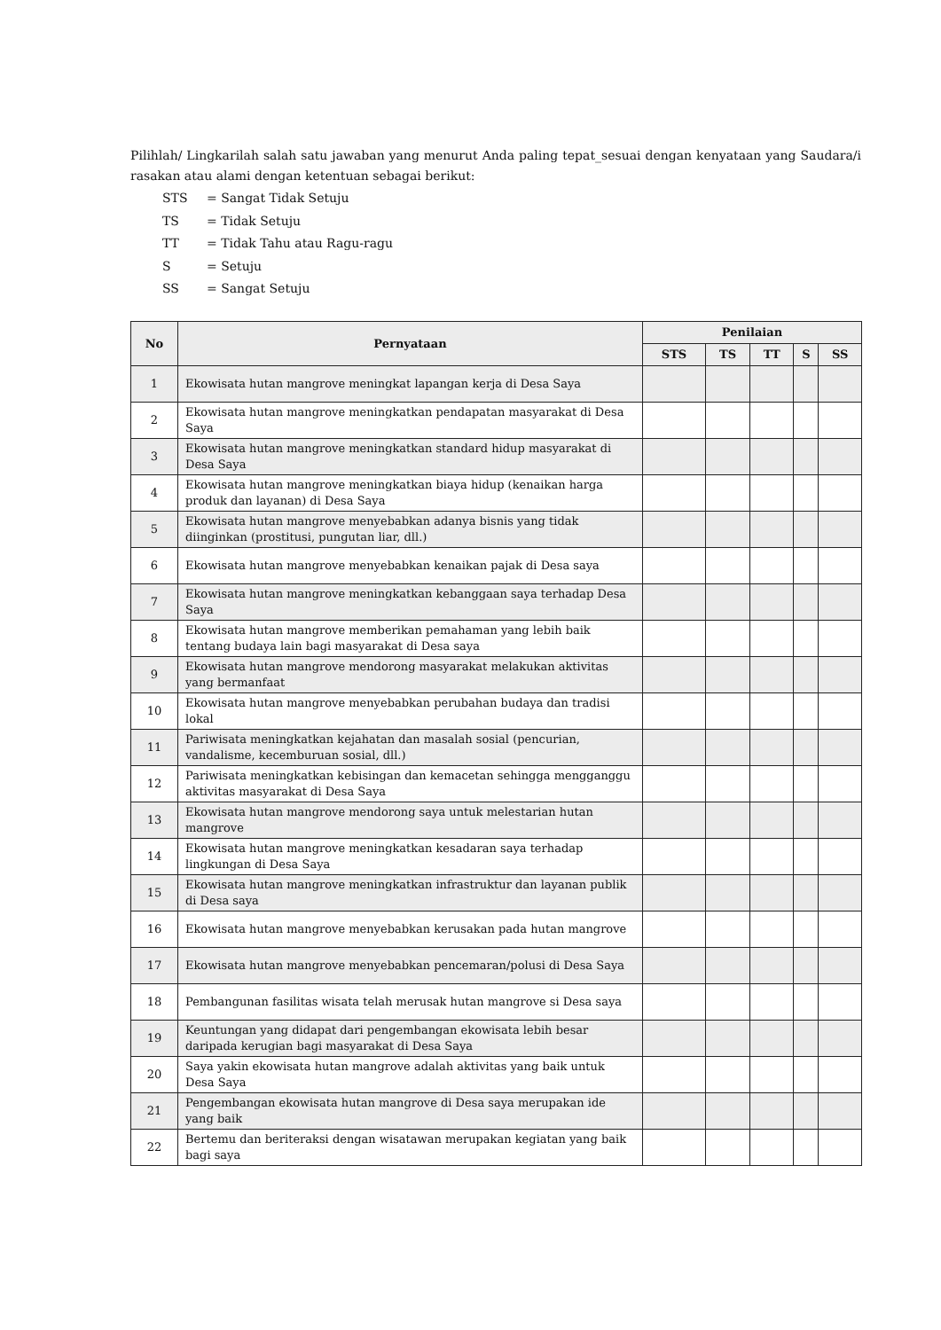Pilihlah/ Lingkarilah salah satu jawaban yang menurut Anda paling tepat_sesuai dengan kenyataan yang Saudara/i rasakan atau alami dengan ketentuan sebagai berikut:
| STS | = Sangat Tidak Setuju |
| TS | = Tidak Setuju |
| TT | = Tidak Tahu atau Ragu-ragu |
| S | = Setuju |
| SS | = Sangat Setuju |
| No | Pernyataan | Penilaian | | | | |
| --- | --- | --- | --- | --- | --- | --- |
| | | STS | TS | TT | S | SS |
| 1 | Ekowisata hutan mangrove meningkat lapangan kerja di Desa Saya | | | | | |
| 2 | Ekowisata hutan mangrove meningkatkan pendapatan masyarakat di Desa Saya | | | | | |
| 3 | Ekowisata hutan mangrove meningkatkan standard hidup masyarakat di Desa Saya | | | | | |
| 4 | Ekowisata hutan mangrove meningkatkan biaya hidup (kenaikan harga produk dan layanan) di Desa Saya | | | | | |
| 5 | Ekowisata hutan mangrove menyebabkan adanya bisnis yang tidak diinginkan (prostitusi, pungutan liar, dll.) | | | | | |
| 6 | Ekowisata hutan mangrove menyebabkan kenaikan pajak di Desa saya | | | | | |
| 7 | Ekowisata hutan mangrove meningkatkan kebanggaan saya terhadap Desa Saya | | | | | |
| 8 | Ekowisata hutan mangrove memberikan pemahaman yang lebih baik tentang budaya lain bagi masyarakat di Desa saya | | | | | |
| 9 | Ekowisata hutan mangrove mendorong masyarakat melakukan aktivitas yang bermanfaat | | | | | |
| 10 | Ekowisata hutan mangrove menyebabkan perubahan budaya dan tradisi lokal | | | | | |
| 11 | Pariwisata meningkatkan kejahatan dan masalah sosial (pencurian, vandalisme, kecemburuan sosial, dll.) | | | | | |
| 12 | Pariwisata meningkatkan kebisingan dan kemacetan sehingga mengganggu aktivitas masyarakat di Desa Saya | | | | | |
| 13 | Ekowisata hutan mangrove mendorong saya untuk melestarian hutan mangrove | | | | | |
| 14 | Ekowisata hutan mangrove meningkatkan kesadaran saya terhadap lingkungan di Desa Saya | | | | | |
| 15 | Ekowisata hutan mangrove meningkatkan infrastruktur dan layanan publik di Desa saya | | | | | |
| 16 | Ekowisata hutan mangrove menyebabkan kerusakan pada hutan mangrove | | | | | |
| 17 | Ekowisata hutan mangrove menyebabkan pencemaran/polusi di Desa Saya | | | | | |
| 18 | Pembangunan fasilitas wisata telah merusak hutan mangrove si Desa saya | | | | | |
| 19 | Keuntungan yang didapat dari pengembangan ekowisata lebih besar daripada kerugian bagi masyarakat di Desa Saya | | | | | |
| 20 | Saya yakin ekowisata hutan mangrove adalah aktivitas yang baik untuk Desa Saya | | | | | |
| 21 | Pengembangan ekowisata hutan mangrove di Desa saya merupakan ide yang baik | | | | | |
| 22 | Bertemu dan beriteraksi dengan wisatawan merupakan kegiatan yang baik bagi saya | | | | | |